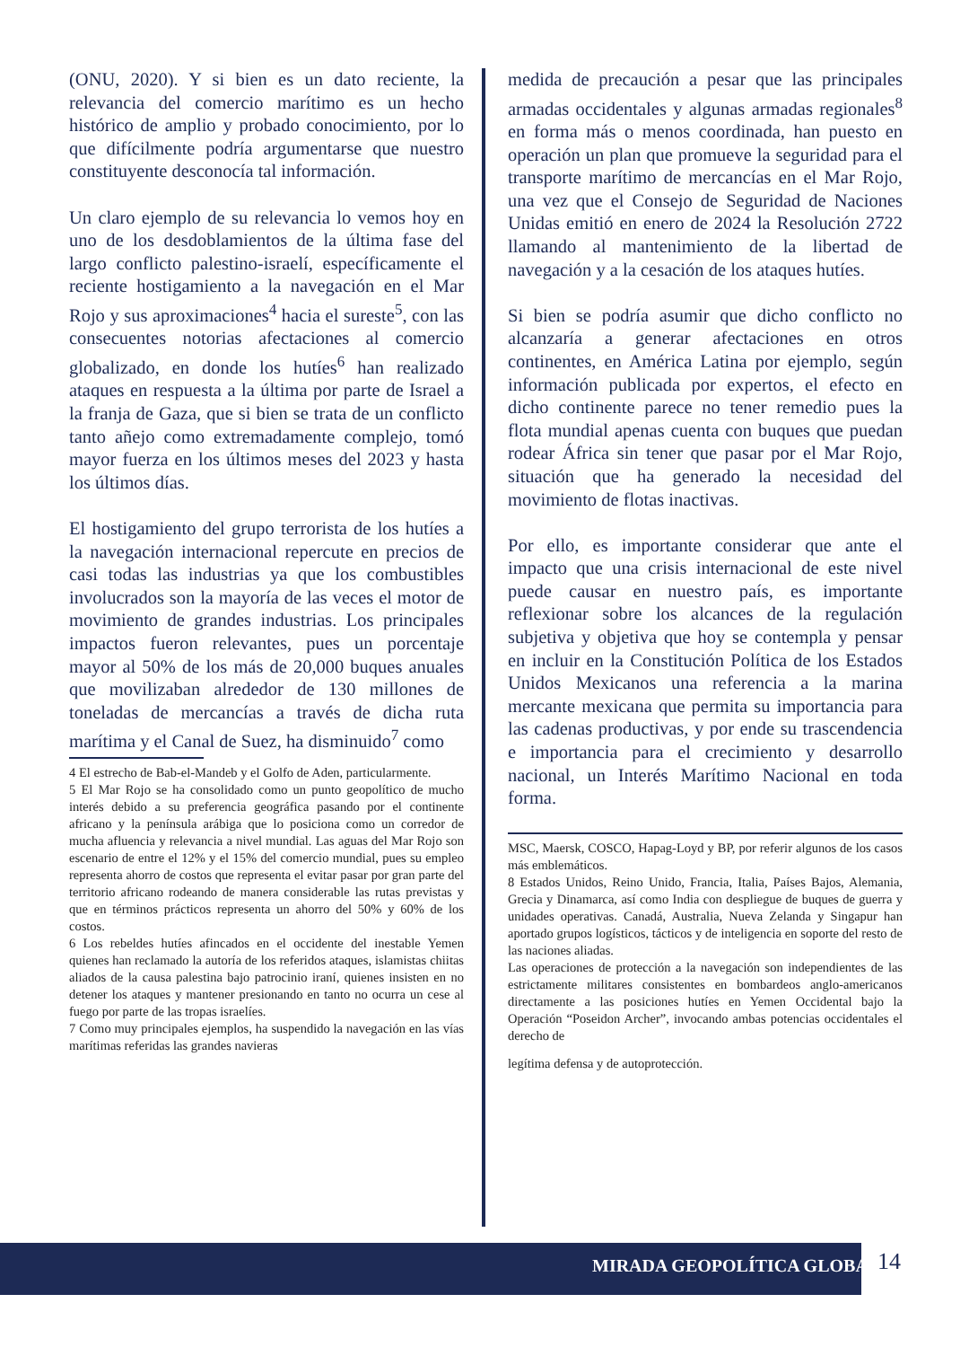(ONU, 2020). Y si bien es un dato reciente, la relevancia del comercio marítimo es un hecho histórico de amplio y probado conocimiento, por lo que difícilmente podría argumentarse que nuestro constituyente desconocía tal información.
Un claro ejemplo de su relevancia lo vemos hoy en uno de los desdoblamientos de la última fase del largo conflicto palestino-israelí, específicamente el reciente hostigamiento a la navegación en el Mar Rojo y sus aproximaciones<sup>4</sup> hacia el sureste<sup>5</sup>, con las consecuentes notorias afectaciones al comercio globalizado, en donde los hutíes<sup>6</sup> han realizado ataques en respuesta a la última por parte de Israel a la franja de Gaza, que si bien se trata de un conflicto tanto añejo como extremadamente complejo, tomó mayor fuerza en los últimos meses del 2023 y hasta los últimos días.
El hostigamiento del grupo terrorista de los hutíes a la navegación internacional repercute en precios de casi todas las industrias ya que los combustibles involucrados son la mayoría de las veces el motor de movimiento de grandes industrias. Los principales impactos fueron relevantes, pues un porcentaje mayor al 50% de los más de 20,000 buques anuales que movilizaban alrededor de 130 millones de toneladas de mercancías a través de dicha ruta marítima y el Canal de Suez, ha disminuido<sup>7</sup> como
4 El estrecho de Bab-el-Mandeb y el Golfo de Aden, particularmente.
5 El Mar Rojo se ha consolidado como un punto geopolítico de mucho interés debido a su preferencia geográfica pasando por el continente africano y la península arábiga que lo posiciona como un corredor de mucha afluencia y relevancia a nivel mundial. Las aguas del Mar Rojo son escenario de entre el 12% y el 15% del comercio mundial, pues su empleo representa ahorro de costos que representa el evitar pasar por gran parte del territorio africano rodeando de manera considerable las rutas previstas y que en términos prácticos representa un ahorro del 50% y 60% de los costos.
6 Los rebeldes hutíes afincados en el occidente del inestable Yemen quienes han reclamado la autoría de los referidos ataques, islamistas chiitas aliados de la causa palestina bajo patrocinio iraní, quienes insisten en no detener los ataques y mantener presionando en tanto no ocurra un cese al fuego por parte de las tropas israelíes.
7 Como muy principales ejemplos, ha suspendido la navegación en las vías marítimas referidas las grandes navieras
medida de precaución a pesar que las principales armadas occidentales y algunas armadas regionales<sup>8</sup> en forma más o menos coordinada, han puesto en operación un plan que promueve la seguridad para el transporte marítimo de mercancías en el Mar Rojo, una vez que el Consejo de Seguridad de Naciones Unidas emitió en enero de 2024 la Resolución 2722 llamando al mantenimiento de la libertad de navegación y a la cesación de los ataques hutíes.
Si bien se podría asumir que dicho conflicto no alcanzaría a generar afectaciones en otros continentes, en América Latina por ejemplo, según información publicada por expertos, el efecto en dicho continente parece no tener remedio pues la flota mundial apenas cuenta con buques que puedan rodear África sin tener que pasar por el Mar Rojo, situación que ha generado la necesidad del movimiento de flotas inactivas.
Por ello, es importante considerar que ante el impacto que una crisis internacional de este nivel puede causar en nuestro país, es importante reflexionar sobre los alcances de la regulación subjetiva y objetiva que hoy se contempla y pensar en incluir en la Constitución Política de los Estados Unidos Mexicanos una referencia a la marina mercante mexicana que permita su importancia para las cadenas productivas, y por ende su trascendencia e importancia para el crecimiento y desarrollo nacional, un Interés Marítimo Nacional en toda forma.
MSC, Maersk, COSCO, Hapag-Loyd y BP, por referir algunos de los casos más emblemáticos.
8 Estados Unidos, Reino Unido, Francia, Italia, Países Bajos, Alemania, Grecia y Dinamarca, así como India con despliegue de buques de guerra y unidades operativas. Canadá, Australia, Nueva Zelanda y Singapur han aportado grupos logísticos, tácticos y de inteligencia en soporte del resto de las naciones aliadas.
Las operaciones de protección a la navegación son independientes de las estrictamente militares consistentes en bombardeos anglo-americanos directamente a las posiciones hutíes en Yemen Occidental bajo la Operación “Poseidon Archer”, invocando ambas potencias occidentales el derecho de
legítima defensa y de autoprotección.
MIRADA GEOPOLÍTICA GLOBAL 14